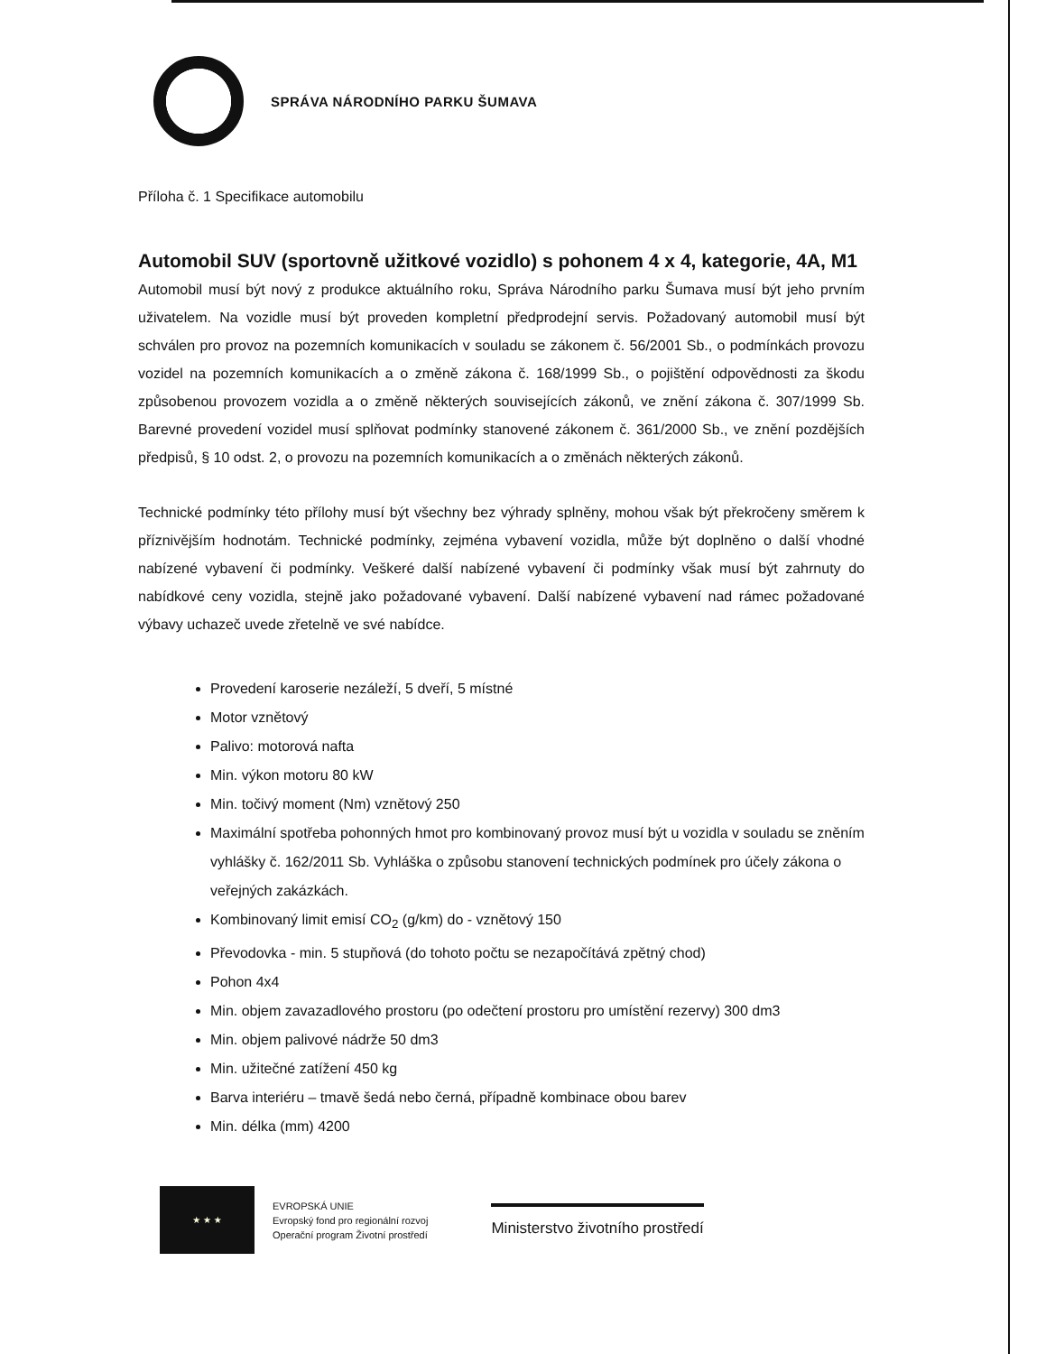SPRÁVA NÁRODNÍHO PARKU ŠUMAVA
Příloha č. 1 Specifikace automobilu
Automobil SUV (sportovně užitkové vozidlo) s pohonem 4 x 4, kategorie, 4A, M1
Automobil musí být nový z produkce aktuálního roku, Správa Národního parku Šumava musí být jeho prvním uživatelem. Na vozidle musí být proveden kompletní předprodejní servis. Požadovaný automobil musí být schválen pro provoz na pozemních komunikacích v souladu se zákonem č. 56/2001 Sb., o podmínkách provozu vozidel na pozemních komunikacích a o změně zákona č. 168/1999 Sb., o pojištění odpovědnosti za škodu způsobenou provozem vozidla a o změně některých souvisejících zákonů, ve znění zákona č. 307/1999 Sb. Barevné provedení vozidel musí splňovat podmínky stanovené zákonem č. 361/2000 Sb., ve znění pozdějších předpisů, § 10 odst. 2, o provozu na pozemních komunikacích a o změnách některých zákonů.
Technické podmínky této přílohy musí být všechny bez výhrady splněny, mohou však být překročeny směrem k příznivějším hodnotám. Technické podmínky, zejména vybavení vozidla, může být doplněno o další vhodné nabízené vybavení či podmínky. Veškeré další nabízené vybavení či podmínky však musí být zahrnuty do nabídkové ceny vozidla, stejně jako požadované vybavení. Další nabízené vybavení nad rámec požadované výbavy uchazeč uvede zřetelně ve své nabídce.
Provedení karoserie nezáleží, 5 dveří, 5 místné
Motor vznětový
Palivo: motorová nafta
Min. výkon motoru 80 kW
Min. točivý moment (Nm) vznětový 250
Maximální spotřeba pohonných hmot pro kombinovaný provoz musí být u vozidla v souladu se zněním vyhlášky č. 162/2011 Sb. Vyhláška o způsobu stanovení technických podmínek pro účely zákona o veřejných zakázkách.
Kombinovaný limit emisí CO<sub>2</sub> (g/km) do - vznětový 150
Převodovka - min. 5 stupňová (do tohoto počtu se nezapočítává zpětný chod)
Pohon 4x4
Min. objem zavazadlového prostoru (po odečtení prostoru pro umístění rezervy) 300 dm3
Min. objem palivové nádrže 50 dm3
Min. užitečné zatížení 450 kg
Barva interiéru – tmavě šedá nebo černá, případně kombinace obou barev
Min. délka (mm) 4200
★ ★ ★
EVROPSKÁ UNIE
Evropský fond pro regionální rozvoj
Operační program Životní prostředí
Ministerstvo životního prostředí